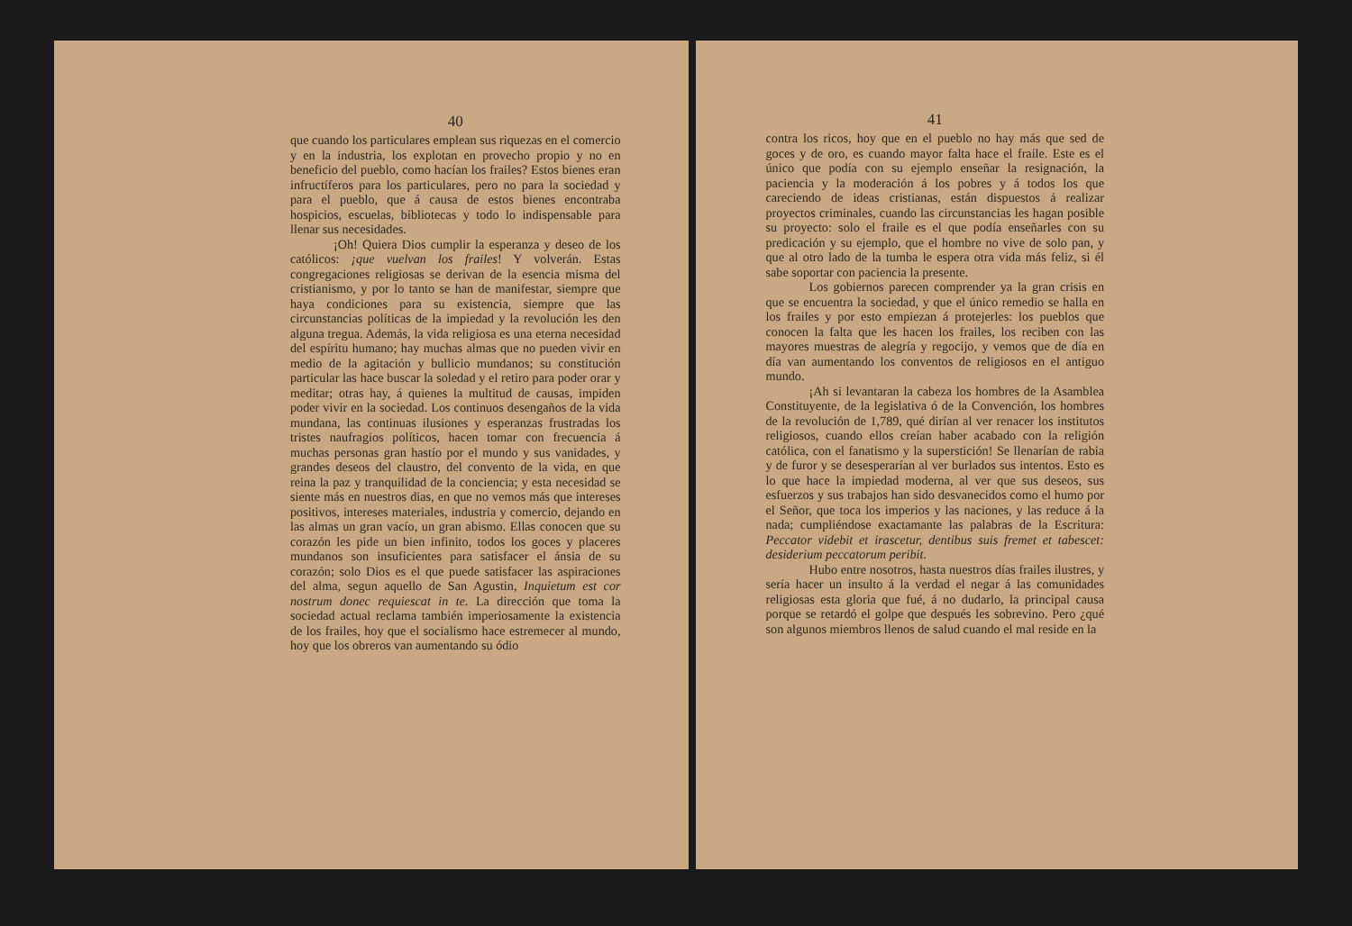40
que cuando los particulares emplean sus riquezas en el comercio y en la industria, los explotan en provecho propio y no en beneficio del pueblo, como hacían los frailes? Estos bienes eran infructíferos para los particulares, pero no para la sociedad y para el pueblo, que á causa de estos bienes encontraba hospicios, escuelas, bibliotecas y todo lo indispensable para llenar sus necesidades.
¡Oh! Quiera Dios cumplir la esperanza y deseo de los católicos: ¡que vuelvan los frailes! Y volverán. Estas congregaciones religiosas se derivan de la esencia misma del cristianismo, y por lo tanto se han de manifestar, siempre que haya condiciones para su existencia, siempre que las circunstancias políticas de la impiedad y la revolución les den alguna tregua. Además, la vida religiosa es una eterna necesidad del espíritu humano; hay muchas almas que no pueden vivir en medio de la agitación y bullicio mundanos; su constitución particular las hace buscar la soledad y el retiro para poder orar y meditar; otras hay, á quienes la multitud de causas, impiden poder vivir en la sociedad. Los continuos desengaños de la vida mundana, las continuas ilusiones y esperanzas frustradas los tristes naufragios políticos, hacen tomar con frecuencia á muchas personas gran hastío por el mundo y sus vanidades, y grandes deseos del claustro, del convento de la vida, en que reina la paz y tranquilidad de la conciencia; y esta necesidad se siente más en nuestros dias, en que no vemos más que intereses positivos, intereses materiales, industria y comercio, dejando en las almas un gran vacío, un gran abismo. Ellas conocen que su corazón les pide un bien infinito, todos los goces y placeres mundanos son insuficientes para satisfacer el ánsia de su corazón; solo Dios es el que puede satisfacer las aspiraciones del alma, segun aquello de San Agustin, Inquietum est cor nostrum donec requiescat in te. La dirección que toma la sociedad actual reclama también imperiosamente la existencia de los frailes, hoy que el socialismo hace estremecer al mundo, hoy que los obreros van aumentando su ódio
41
contra los ricos, hoy que en el pueblo no hay más que sed de goces y de oro, es cuando mayor falta hace el fraile. Este es el único que podía con su ejemplo enseñar la resignación, la paciencia y la moderación á los pobres y á todos los que careciendo de ideas cristianas, están dispuestos á realizar proyectos criminales, cuando las circunstancias les hagan posible su proyecto: solo el fraile es el que podía enseñarles con su predicación y su ejemplo, que el hombre no vive de solo pan, y que al otro lado de la tumba le espera otra vida más feliz, si él sabe soportar con paciencia la presente.
Los gobiernos parecen comprender ya la gran crisis en que se encuentra la sociedad, y que el único remedio se halla en los frailes y por esto empiezan á protejerles: los pueblos que conocen la falta que les hacen los frailes, los reciben con las mayores muestras de alegría y regocijo, y vemos que de día en día van aumentando los conventos de religiosos en el antiguo mundo.
¡Ah si levantaran la cabeza los hombres de la Asamblea Constituyente, de la legislativa ó de la Convención, los hombres de la revolución de 1,789, qué dirían al ver renacer los institutos religiosos, cuando ellos creían haber acabado con la religión católica, con el fanatismo y la superstición! Se llenarían de rabia y de furor y se desesperarían al ver burlados sus intentos. Esto es lo que hace la impiedad moderna, al ver que sus deseos, sus esfuerzos y sus trabajos han sido desvanecidos como el humo por el Señor, que toca los imperios y las naciones, y las reduce á la nada; cumpliéndose exactamante las palabras de la Escritura: Peccator videbit et irascetur, dentibus suis fremet et tabescet: desiderium peccatorum peribit.
Hubo entre nosotros, hasta nuestros días frailes ilustres, y sería hacer un insulto á la verdad el negar á las comunidades religiosas esta gloria que fué, á no dudarlo, la principal causa porque se retardó el golpe que después les sobrevino. Pero ¿qué son algunos miembros llenos de salud cuando el mal reside en la